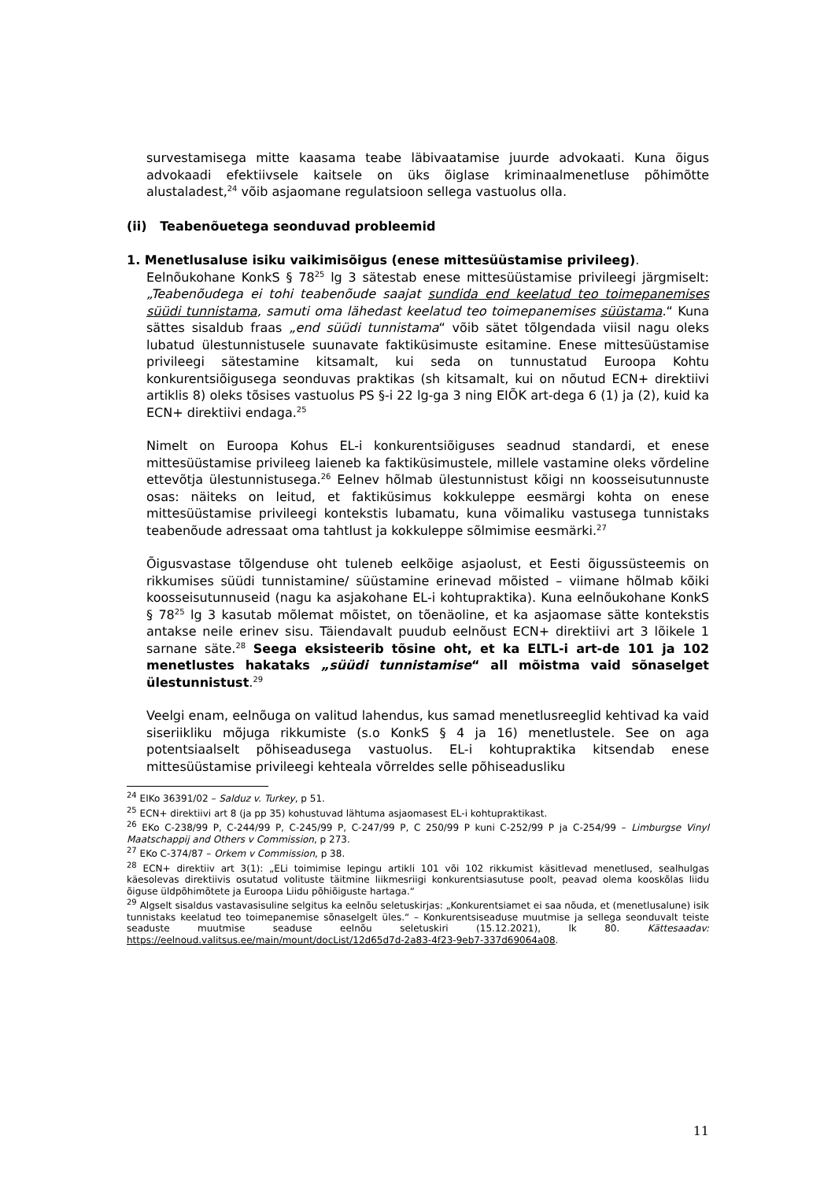survestamisega mitte kaasama teabe läbivaatamise juurde advokaati. Kuna õigus advokaadi efektiivsele kaitsele on üks õiglase kriminaalmenetluse põhimõtte alustaladest,<sup>24</sup> võib asjaomane regulatsioon sellega vastuolus olla.
(ii) Teabenõuetega seonduvad probleemid
1. Menetlusaluse isiku vaikimisõigus (enese mittesüüstamise privileeg).
Eelnõukohane KonkS § 78<sup>25</sup> lg 3 sätestab enese mittesüüstamise privileegi järgmiselt: „Teabenõudega ei tohi teabenõude saajat sundida end keelatud teo toimepanemises süüdi tunnistama, samuti oma lähedast keelatud teo toimepanemises süüstama.“ Kuna sättes sisaldub fraas „end süüdi tunnistama“ võib sätet tõlgendada viisil nagu oleks lubatud ülestunnistusele suunavate faktiküsimuste esitamine. Enese mittesüüstamise privileegi sätestamine kitsamalt, kui seda on tunnustatud Euroopa Kohtu konkurentsiõigusega seonduvas praktikas (sh kitsamalt, kui on nõutud ECN+ direktiivi artiklis 8) oleks tõsises vastuolus PS §-i 22 lg-ga 3 ning EIÕK art-dega 6 (1) ja (2), kuid ka ECN+ direktiivi endaga.<sup>25</sup>
Nimelt on Euroopa Kohus EL-i konkurentsiõiguses seadnud standardi, et enese mittesüüstamise privileeg laieneb ka faktiküsimustele, millele vastamine oleks võrdeline ettevõtja ülestunnistusega.<sup>26</sup> Eelnev hõlmab ülestunnistust kõigi nn koosseisutunnuste osas: näiteks on leitud, et faktiküsimus kokkuleppe eesmärgi kohta on enese mittesüüstamise privileegi kontekstis lubamatu, kuna võimaliku vastusega tunnistaks teabenõude adressaat oma tahtlust ja kokkuleppe sõlmimise eesmärki.<sup>27</sup>
Õigusvastase tõlgenduse oht tuleneb eelkõige asjaolust, et Eesti õigussüsteemis on rikkumises süüdi tunnistamine/ süüstamine erinevad mõisted – viimane hõlmab kõiki koosseisutunnuseid (nagu ka asjakohane EL-i kohtupraktika). Kuna eelnõukohane KonkS § 78<sup>25</sup> lg 3 kasutab mõlemat mõistet, on tõenäoline, et ka asjaomase sätte kontekstis antakse neile erinev sisu. Täiendavalt puudub eelnõust ECN+ direktiivi art 3 lõikele 1 sarnane säte.<sup>28</sup> Seega eksisteerib tõsine oht, et ka ELTL-i art-de 101 ja 102 menetlustes hakataks „süüdi tunnistamise“ all mõistma vaid sõnaselget ülestunnistust.<sup>29</sup>
Veelgi enam, eelnõuga on valitud lahendus, kus samad menetlusreeglid kehtivad ka vaid siseriikliku mõjuga rikkumiste (s.o KonkS § 4 ja 16) menetlustele. See on aga potentsiaalselt põhiseadusega vastuolus. EL-i kohtupraktika kitsendab enese mittesüüstamise privileegi kehteala võrreldes selle põhiseadusliku
<sup>24</sup> EIKo 36391/02 – Salduz v. Turkey, p 51.
<sup>25</sup> ECN+ direktiivi art 8 (ja pp 35) kohustuvad lähtuma asjaomasest EL-i kohtupraktikast.
<sup>26</sup> EKo C-238/99 P, C-244/99 P, C-245/99 P, C-247/99 P, C 250/99 P kuni C-252/99 P ja C-254/99 – Limburgse Vinyl Maatschappij and Others v Commission, p 273.
<sup>27</sup> EKo C-374/87 – Orkem v Commission, p 38.
<sup>28</sup> ECN+ direktiiv art 3(1): „ELi toimimise lepingu artikli 101 või 102 rikkumist käsitlevad menetlused, sealhulgas käesolevas direktiivis osutatud volituste täitmine liikmesriigi konkurentsiasutuse poolt, peavad olema kooskõlas liidu õiguse üldpõhimõtete ja Euroopa Liidu põhiõiguste hartaga.“
<sup>29</sup> Algselt sisaldus vastavasisuline selgitus ka eelnõu seletuskirjas: „Konkurentsiamet ei saa nõuda, et (menetlusalune) isik tunnistaks keelatud teo toimepanemise sõnaselgelt üles.“ – Konkurentsiseaduse muutmise ja sellega seonduvalt teiste seaduste muutmise seaduse eelnõu seletuskiri (15.12.2021), lk 80. Kättesaadav: https://eelnoud.valitsus.ee/main/mount/docList/12d65d7d-2a83-4f23-9eb7-337d69064a08.
11